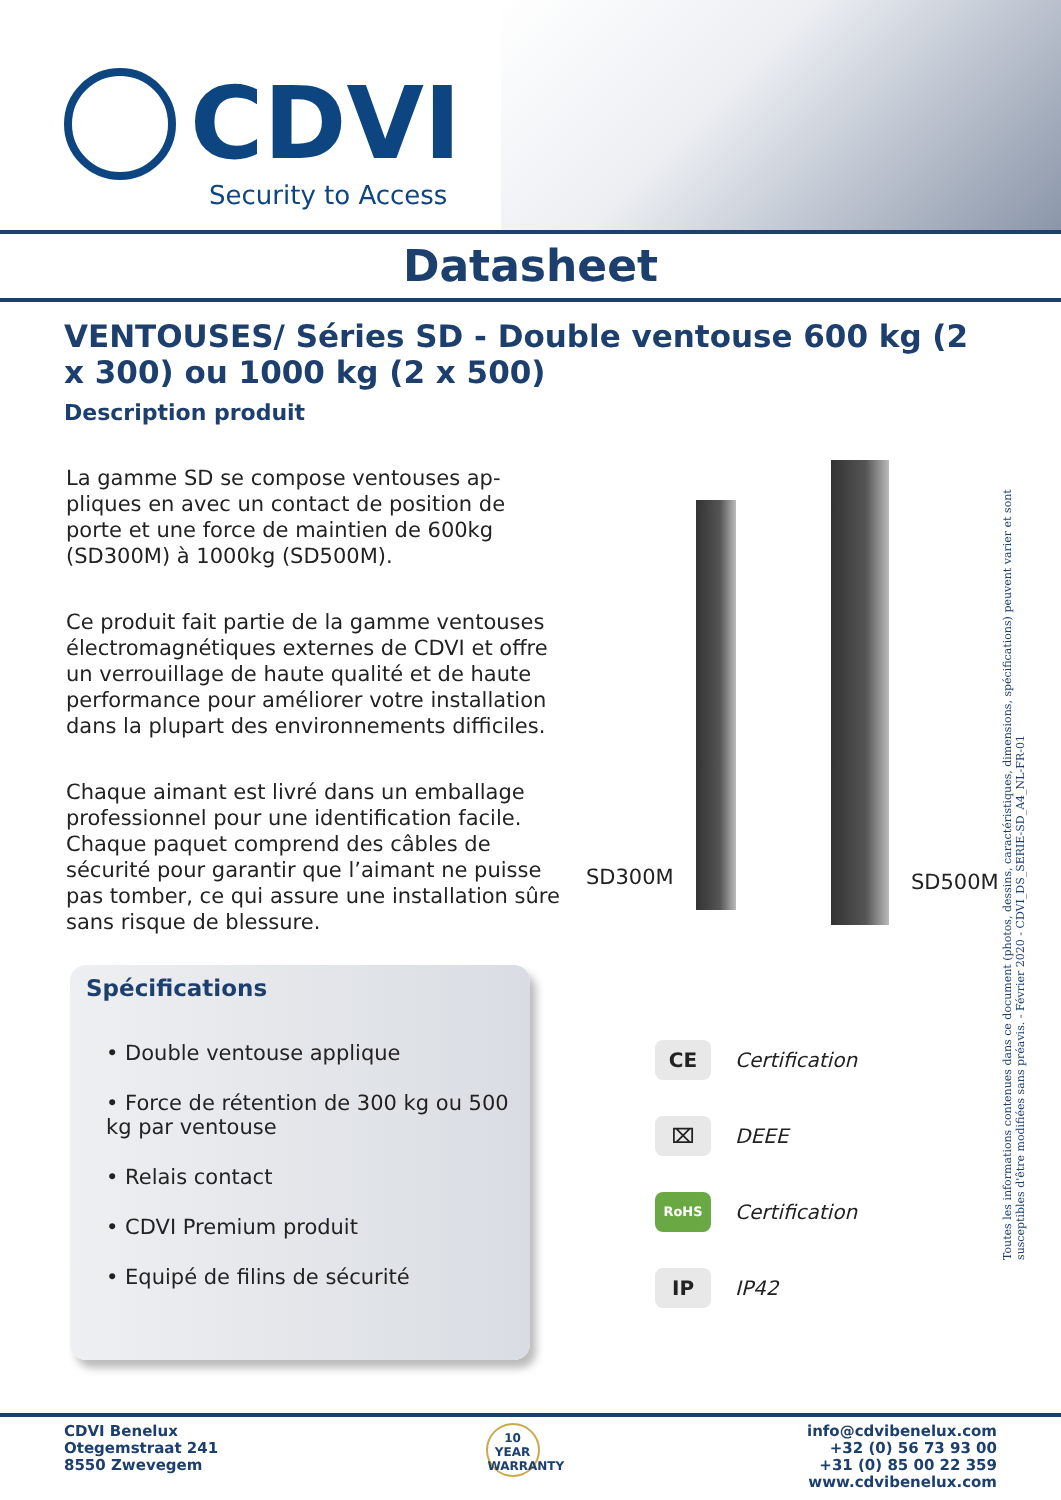CDVI
Security to Access
Datasheet
VENTOUSES/ Séries SD - Double ventouse 600 kg (2 x 300) ou 1000 kg (2 x 500)
Description produit
La gamme SD se compose ventouses ap-pliques en avec un contact de position de porte et une force de maintien de 600kg (SD300M) à 1000kg (SD500M).
Ce produit fait partie de la gamme ventouses électromagnétiques externes de CDVI et offre un verrouillage de haute qualité et de haute performance pour améliorer votre installation dans la plupart des environnements difficiles.
Chaque aimant est livré dans un emballage professionnel pour une identification facile. Chaque paquet comprend des câbles de sécurité pour garantir que l’aimant ne puisse pas tomber, ce qui assure une installation sûre sans risque de blessure.
SD300M SD500M
Spécifications
• Double ventouse applique
• Force de rétention de 300 kg ou 500 kg par ventouse
• Relais contact
• CDVI Premium produit
• Equipé de filins de sécurité
CE Certification
⌧ DEEE
RoHS Certification
IP IP42
Toutes les informations contenues dans ce document (photos, dessins, caractéristiques, dimensions, spécifications) peuvent varier et sont susceptibles d'être modifiées sans préavis. - Février 2020 - CDVI_DS_SERIE-SD_A4_NL-FR-01
CDVI Benelux
Otegemstraat 241
8550 Zwevegem
10
YEAR
WARRANTY
info@cdvibenelux.com
+32 (0) 56 73 93 00
+31 (0) 85 00 22 359
www.cdvibenelux.com